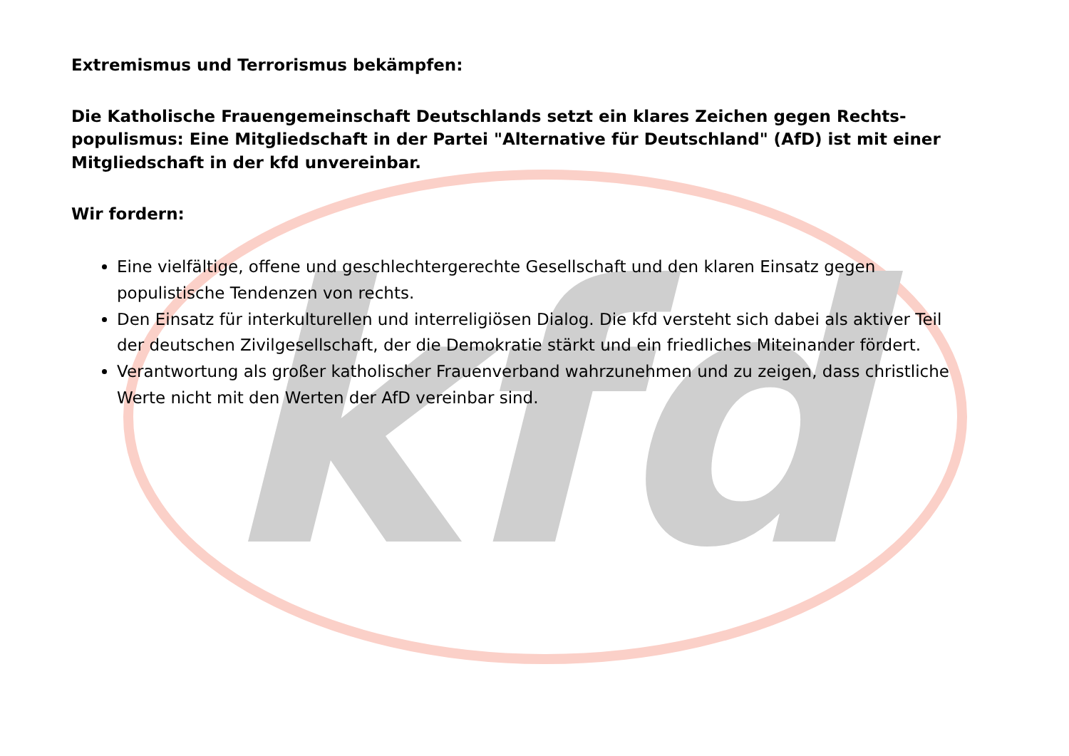kfd
Extremismus und Terrorismus bekämpfen:
Die Katholische Frauengemeinschaft Deutschlands setzt ein klares Zeichen gegen Rechts-populismus: Eine Mitgliedschaft in der Partei "Alternative für Deutschland" (AfD) ist mit einer Mitgliedschaft in der kfd unvereinbar.
Wir fordern:
Eine vielfältige, offene und geschlechtergerechte Gesellschaft und den klaren Einsatz gegen populistische Tendenzen von rechts.
Den Einsatz für interkulturellen und interreligiösen Dialog. Die kfd versteht sich dabei als aktiver Teil der deutschen Zivilgesellschaft, der die Demokratie stärkt und ein friedliches Miteinander fördert.
Verantwortung als großer katholischer Frauenverband wahrzunehmen und zu zeigen, dass christliche Werte nicht mit den Werten der AfD vereinbar sind.